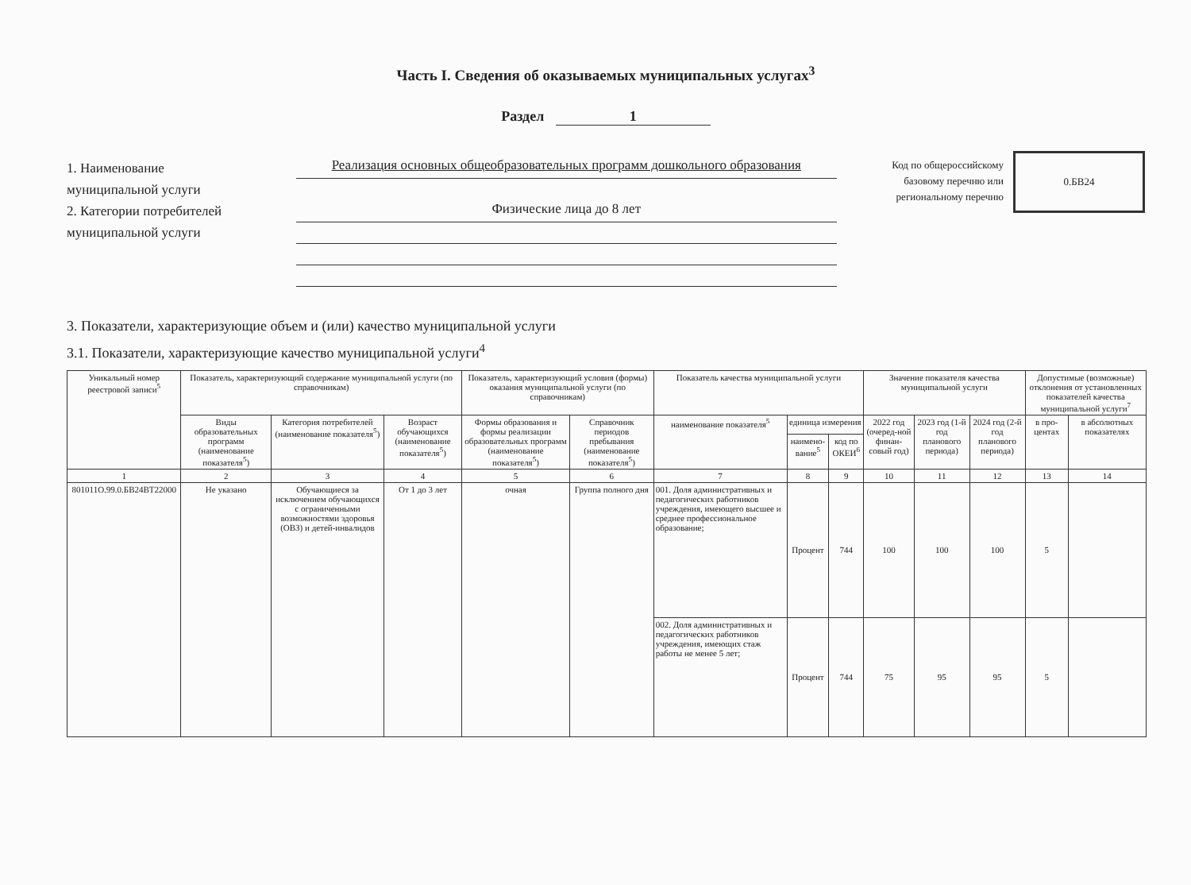Часть I. Сведения об оказываемых муниципальных услугах<sup>3</sup>
Раздел 1
1. Наименование
муниципальной услуги
2. Категории потребителей
муниципальной услуги
Реализация основных общеобразовательных программ дошкольного образования
Физические лица до 8 лет
Код по общероссийскому базовому перечню или региональному перечню
0.БВ24
3. Показатели, характеризующие объем и (или) качество муниципальной услуги
3.1. Показатели, характеризующие качество муниципальной услуги<sup>4</sup>
| Уникальный номер реестровой записи<sup>5</sup> | Показатель, характеризующий содержание муниципальной услуги (по справочникам) | | | Показатель, характеризующий условия (формы) оказания муниципальной услуги (по справочникам) | | Показатель качества муниципальной услуги | | | Значение показателя качества муниципальной услуги | | | Допустимые (возможные) отклонения от установленных показателей качества муниципальной услуги<sup>7</sup> | |
| --- | --- | --- | --- | --- | --- | --- | --- | --- | --- | --- | --- | --- | --- |
| | Виды образовательных программ (наименование показателя<sup>5</sup>) | Категория потребителей (наименование показателя<sup>5</sup>) | Возраст обучающихся (наименование показателя<sup>5</sup>) | Формы образования и формы реализации образовательных программ (наименование показателя<sup>5</sup>) | Справочник периодов пребывания (наименование показателя<sup>5</sup>) | наименование показателя<sup>5</sup> | единица измерения | | 2022 год (очеред-ной финан-совый год) | 2023 год (1-й год планового периода) | 2024 год (2-й год планового периода) | в про-центах | в абсолютных показателях |
| | | | | | | | наимено-вание<sup>5</sup> | код по ОКЕИ<sup>6</sup> | | | | | |
| 1 | 2 | 3 | 4 | 5 | 6 | 7 | 8 | 9 | 10 | 11 | 12 | 13 | 14 |
| 801011О.99.0.БВ24ВТ22000 | Не указано | Обучающиеся за исключением обучающихся с ограниченными возможностями здоровья (ОВЗ) и детей-инвалидов | От 1 до 3 лет | очная | Группа полного дня | 001. Доля административных и педагогических работников учреждения, имеющего высшее и среднее профессиональное образование; | Процент | 744 | 100 | 100 | 100 | 5 | |
| | | | | | | 002. Доля административных и педагогических работников учреждения, имеющих стаж работы не менее 5 лет; | Процент | 744 | 75 | 95 | 95 | 5 | |